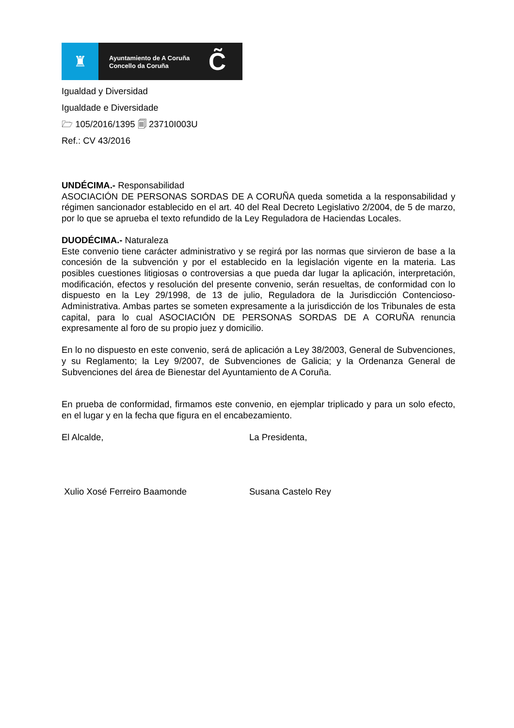♜
Ayuntamiento de A Coruña
Concello da Coruña
C̃
Igualdad y Diversidad
Igualdade e Diversidade
🗁 105/2016/1395 🗐 23710I003U
Ref.: CV 43/2016
UNDÉCIMA.- Responsabilidad
ASOCIACIÓN DE PERSONAS SORDAS DE A CORUÑA queda sometida a la responsabilidad y régimen sancionador establecido en el art. 40 del Real Decreto Legislativo 2/2004, de 5 de marzo, por lo que se aprueba el texto refundido de la Ley Reguladora de Haciendas Locales.
DUODÉCIMA.- Naturaleza
Este convenio tiene carácter administrativo y se regirá por las normas que sirvieron de base a la concesión de la subvención y por el establecido en la legislación vigente en la materia. Las posibles cuestiones litigiosas o controversias a que pueda dar lugar la aplicación, interpretación, modificación, efectos y resolución del presente convenio, serán resueltas, de conformidad con lo dispuesto en la Ley 29/1998, de 13 de julio, Reguladora de la Jurisdicción Contencioso-Administrativa. Ambas partes se someten expresamente a la jurisdicción de los Tribunales de esta capital, para lo cual ASOCIACIÓN DE PERSONAS SORDAS DE A CORUÑA renuncia expresamente al foro de su propio juez y domicilio.
En lo no dispuesto en este convenio, será de aplicación a Ley 38/2003, General de Subvenciones, y su Reglamento; la Ley 9/2007, de Subvenciones de Galicia; y la Ordenanza General de Subvenciones del área de Bienestar del Ayuntamiento de A Coruña.
En prueba de conformidad, firmamos este convenio, en ejemplar triplicado y para un solo efecto, en el lugar y en la fecha que figura en el encabezamiento.
El Alcalde, La Presidenta,
Xulio Xosé Ferreiro Baamonde Susana Castelo Rey